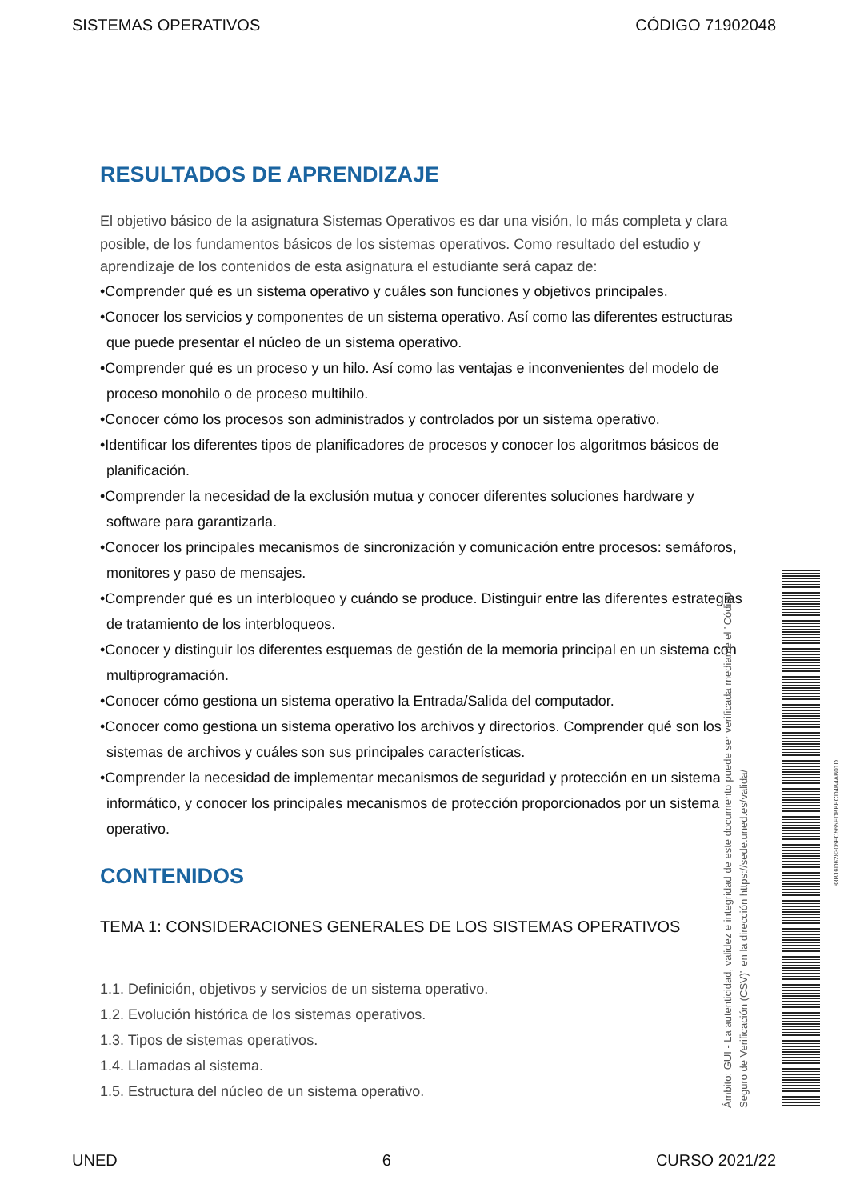SISTEMAS OPERATIVOS CÓDIGO 71902048
RESULTADOS DE APRENDIZAJE
El objetivo básico de la asignatura Sistemas Operativos es dar una visión, lo más completa y clara posible, de los fundamentos básicos de los sistemas operativos. Como resultado del estudio y aprendizaje de los contenidos de esta asignatura el estudiante será capaz de:
•Comprender qué es un sistema operativo y cuáles son funciones y objetivos principales.
•Conocer los servicios y componentes de un sistema operativo. Así como las diferentes estructuras que puede presentar el núcleo de un sistema operativo.
•Comprender qué es un proceso y un hilo. Así como las ventajas e inconvenientes del modelo de proceso monohilo o de proceso multihilo.
•Conocer cómo los procesos son administrados y controlados por un sistema operativo.
•Identificar los diferentes tipos de planificadores de procesos y conocer los algoritmos básicos de planificación.
•Comprender la necesidad de la exclusión mutua y conocer diferentes soluciones hardware y software para garantizarla.
•Conocer los principales mecanismos de sincronización y comunicación entre procesos: semáforos, monitores y paso de mensajes.
•Comprender qué es un interbloqueo y cuándo se produce. Distinguir entre las diferentes estrategias de tratamiento de los interbloqueos.
•Conocer y distinguir los diferentes esquemas de gestión de la memoria principal en un sistema con multiprogramación.
•Conocer cómo gestiona un sistema operativo la Entrada/Salida del computador.
•Conocer como gestiona un sistema operativo los archivos y directorios. Comprender qué son los sistemas de archivos y cuáles son sus principales características.
•Comprender la necesidad de implementar mecanismos de seguridad y protección en un sistema informático, y conocer los principales mecanismos de protección proporcionados por un sistema operativo.
CONTENIDOS
TEMA 1: CONSIDERACIONES GENERALES DE LOS SISTEMAS OPERATIVOS
1.1. Definición, objetivos y servicios de un sistema operativo.
1.2. Evolución histórica de los sistemas operativos.
1.3. Tipos de sistemas operativos.
1.4. Llamadas al sistema.
1.5. Estructura del núcleo de un sistema operativo.
Ámbito: GUI - La autenticidad, validez e integridad de este documento puede ser verificada mediante el "Código Seguro de Verificación (CSV)" en la dirección https://sede.uned.es/valida/
83B16D628306EC565EDBBECD4B4AB01D
UNED 6 CURSO 2021/22